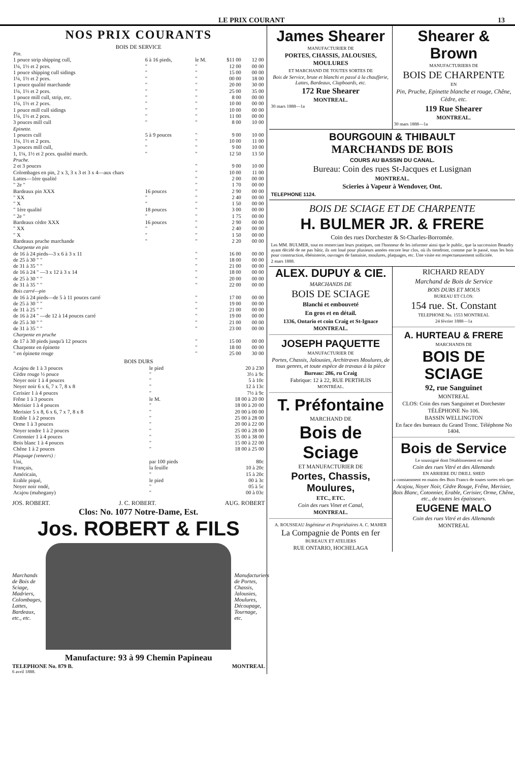LE PRIX COURANT 13
NOS PRIX COURANTS
BOIS DE SERVICE
| Pin. | | | | |
| 1 pouce strip shipping cull, | 6 à 16 pieds, | le M. | $11 00 | 12 00 |
| 1¼, 1½ et 2 pces. | " | " | 12 00 | 00 00 |
| 1 pouce shipping cull sidings | " | " | 15 00 | 00 00 |
| 1¼, 1½ et 2 pces. | " | " | 00 00 | 18 00 |
| 1 pouce qualité marchande | " | " | 20 00 | 30 00 |
| 1¼, 1½ et 2 pces. | " | " | 25 00 | 35 00 |
| 1 pouce mill cull, strip, etc. | " | " | 8 00 | 00 00 |
| 1¼, 1½ et 2 pces. | " | " | 10 00 | 00 00 |
| 1 pouce mill cull sidings | " | " | 10 00 | 00 00 |
| 1¼, 1½ et 2 pces. | " | " | 11 00 | 00 00 |
| 3 pouces mill cull | " | " | 8 00 | 10 00 |
| Epinette. | | | | |
| 1 pouces cull | 5 à 9 pouces | " | 9 00 | 10 00 |
| 1¼, 1½ et 2 pces. | " | " | 10 00 | 11 00 |
| 3 pouces mill cull, | " | " | 9 00 | 10 00 |
| 1, 1¼, 1½ et 2 pces. qualité march. | " | " | 12 50 | 13 50 |
| Pruche. | | | | |
| 2 et 3 pouces | | " | 9 00 | 10 00 |
| Colombages en pin, 2 x 3, 3 x 3 et 3 x 4—aux chars | | " | 10 00 | 11 00 |
| Lattes—1ère qualité | | " | 2 00 | 00 00 |
| " 2e " | | " | 1 70 | 00 00 |
| Bardeaux pin XXX | 16 pouces | " | 2 90 | 00 00 |
| " XX | " | " | 2 40 | 00 00 |
| " X | " | " | 1 50 | 00 00 |
| " 1ère qualité | 18 pouces | " | 3 00 | 00 00 |
| " 2e " | " | " | 1 75 | 00 00 |
| Bardeaux cèdre XXX | 16 pouces | " | 2 90 | 00 00 |
| " XX | " | " | 2 40 | 00 00 |
| " X | " | " | 1 50 | 00 00 |
| Bardeaux pruche marchande | " | " | 2 20 | 00 00 |
| Charpente en pin | | | | |
| de 16 à 24 pieds—3 x 6 à 3 x 11 | | " | 16 00 | 00 00 |
| de 25 à 30 " " | | " | 18 00 | 00 00 |
| de 31 à 35 " " | | " | 21 00 | 00 00 |
| de 16 à 24 " —3 x 12 à 3 x 14 | | " | 18 00 | 00 00 |
| de 25 à 30 " " | | " | 20 00 | 00 00 |
| de 31 à 35 " " | | " | 22 00 | 00 00 |
| Bois carré—pin | | | | |
| de 16 à 24 pieds—de 5 à 11 pouces carré | | " | 17 00 | 00 00 |
| de 25 à 30 " " | | " | 19 00 | 00 00 |
| de 31 à 25 " " | | " | 21 00 | 00 00 |
| de 16 à 24 " —de 12 à 14 pouces carré | | " | 19 00 | 00 00 |
| de 25 à 30 " " | | " | 21 00 | 00 00 |
| de 31 à 35 " " | | " | 23 00 | 00 00 |
| Charpente en pruche | | | | |
| de 17 à 30 pieds jusqu'à 12 pouces | | " | 15 00 | 00 00 |
| Charpente en épinette | | " | 18 00 | 00 00 |
| " en épinette rouge | | " | 25 00 | 30 00 |
BOIS DURS
| Acajou de 1 à 3 pouces | le pied | 20 à 230 |
| Cèdre rouge ½ pouce | " | 3½ à 9c |
| Noyer noir 1 à 4 pouces | " | 5 à 10c |
| Noyer noir 6 x 6, 7 x 7, 8 x 8 | " | 12 à 13c |
| Cerisier 1 à 4 pouces | " | 7½ à 9c |
| Frêne 1 à 3 pouces | le M. | 18 00 à 20 00 |
| Merisier 1 à 4 pouces | " | 18 00 à 20 00 |
| Merisier 5 x 8, 6 x 6, 7 x 7, 8 x 8 | " | 20 00 à 00 00 |
| Erable 1 à 2 pouces | " | 25 00 à 28 00 |
| Orme 1 à 3 pouces | " | 20 00 à 22 00 |
| Noyer tendre 1 à 2 pouces | " | 25 00 à 28 00 |
| Cotonnier 1 à 4 pouces | " | 35 00 à 38 00 |
| Bois blanc 1 à 4 pouces | " | 15 00 à 22 00 |
| Chêne 1 à 2 pouces | " | 18 00 à 25 00 |
| Plaquage (veneers) : | | |
| Uni, | par 100 pieds | 80c |
| Français, | la feuille | 10 à 20c |
| Américain, | " | 15 à 20c |
| Erable piqué, | le pied | 00 à 3c |
| Noyer noir ondé, | " | 05 à 5c |
| Acajou (mahogany) | " | 00 à 03c |
JOS. ROBERT. J. C. ROBERT. AUG. ROBERT
Clos: No. 1077 Notre-Dame, Est.
Jos. ROBERT & FILS
Marchands de Bois de Sciage, Madriers, Colombages, Lattes, Bardeaux, etc., etc.
Manufacturiers de Portes, Chassis, Jalousies, Moulures, Découpage, Tournage, etc.
Manufacture: 93 à 99 Chemin Papineau
TELEPHONE No. 879 B. MONTREAL
6 avril 1888.
James Shearer
MANUFACTURIER DE
PORTES, CHASSIS, JALOUSIES, MOULURES
ET MARCHAND DE TOUTES SORTES DE
Bois de Service, brute et blanchi et passé à la chaufferie, Lattes, Bardeaux, Clapboards, etc.
172 Rue Shearer
MONTREAL.
30 mars 1888—1a
Shearer & Brown
MANUFACTURIERS DE
BOIS DE CHARPENTE
EN
Pin, Pruche, Epinette blanche et rouge, Chêne, Cèdre, etc.
119 Rue Shearer
MONTREAL.
30 mars 1888—1a
BOURGOUIN & THIBAULT
MARCHANDS DE BOIS
COURS AU BASSIN DU CANAL.
Bureau: Coin des rues St-Jacques et Lusignan
MONTREAL.
Scieries à Vapeur à Wendover, Ont.
TELEPHONE 1124.
BOIS DE SCIAGE ET DE CHARPENTE
H. BULMER JR. & FRERE
Coin des rues Dorchester & St-Charles-Borromée.
Les MM. BULMER, tout en remerciant leurs pratiques, ont l'honneur de les informer ainsi que le public, que la succession Beaudry ayant décidé de ne pas bâtir, ils ont loué pour plusieurs années encore leur clos, où ils tiendront, comme par le passé, tous les bois pour construction, ébénisterie, ouvrages de fantaisie, moulures, plaquages, etc. Une visite est respectueusement sollicitée.
2 mars 1888.
ALEX. DUPUY & CIE.
MARCHANDS DE
BOIS DE SCIAGE
Blanchi et embouveté
En gros et en détail.
1336, Ontario et coin Craig et St-Ignace
MONTREAL.
JOSEPH PAQUETTE
MANUFACTURIER DE
Portes, Chassis, Jalousies, Architraves Moulures, de tous genres, et toute espèce de travaux à la pièce
Bureau: 286, ru Craig
Fabrique: 12 à 22, RUE PERTHUIS
MONTRÉAL.
T. Préfontaine
MARCHAND DE
Bois de Sciage
ET MANUFACTURIER DE
Portes, Chassis, Moulures,
ETC., ETC.
Coin des rues Vinet et Canal,
MONTREAL.
A. ROUSSEAU Ingénieur et Propriétaires A. C. MAHER
La Compagnie de Ponts en fer
BUREAUX ET ATELIERS
RUE ONTARIO, HOCHELAGA
RICHARD READY
Marchand de Bois de Service
BOIS DURS ET MOUS
BUREAU ET CLOS:
154 rue. St. Constant
TELEPHONE No. 1553 MONTREAL
24 février 1888—1a
A. HURTEAU & FRERE
MARCHANDS DE
BOIS DE SCIAGE
92, rue Sanguinet
MONTREAL
CLOS: Coin des rues Sanguinet et Dorchester
TÉLÉPHONE No 106.
BASSIN WELLINGTON
En face des bureaux du Grand Tronc. Téléphone No 1404.
Bois de Service
Le soussigné dont l'établissement est situé
Coin des rues Vitré et des Allemands
EN ARRIERE DU DRILL SHED
a constamment en mains des Bois Francs de toutes sortes tels que:
Acajou, Noyer Noir, Cèdre Rouge, Frêne, Merisier, Bois Blanc, Cotonnier, Erable, Cerisier, Orme, Chêne, etc., de toutes les épaisseurs.
EUGENE MALO
Coin des rues Vitré et des Allemands
MONTREAL